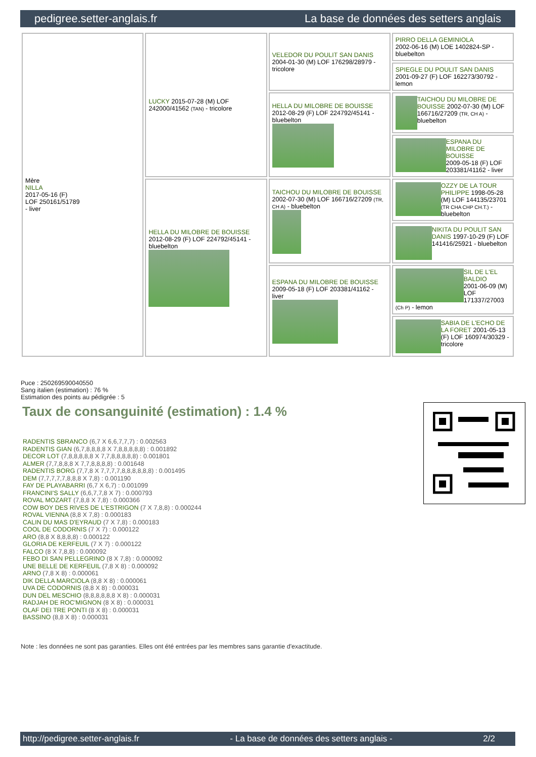pedigree.setter-anglais.fr La base de données des setters anglais
| Mère NILLA 2017-05-16 (F) LOF 250161/51789 - liver | LUCKY 2015-07-28 (M) LOF 242000/41562 (TAN) - tricolore | VELEDOR DU POULIT SAN DANIS 2004-01-30 (M) LOF 176298/28979 - tricolore | PIRRO DELLA GEMINIOLA 2002-06-16 (M) LOE 1402824-SP - bluebelton |
| | | | SPIEGLE DU POULIT SAN DANIS 2001-09-27 (F) LOF 162273/30792 - lemon |
| | | HELLA DU MILOBRE DE BOUISSE 2012-08-29 (F) LOF 224792/45141 - bluebelton | TAICHOU DU MILOBRE DE BOUISSE 2002-07-30 (M) LOF 166716/27209 (TR, CH A) - bluebelton |
| | | | ESPANA DU MILOBRE DE BOUISSE 2009-05-18 (F) LOF 203381/41162 - liver |
| | HELLA DU MILOBRE DE BOUISSE 2012-08-29 (F) LOF 224792/45141 - bluebelton | TAICHOU DU MILOBRE DE BOUISSE 2002-07-30 (M) LOF 166716/27209 (TR, CH A) - bluebelton | OZZY DE LA TOUR PHILIPPE 1998-05-28 (M) LOF 144135/23701 (TR CHA CHP CH.T.) - bluebelton |
| | | | NIKITA DU POULIT SAN DANIS 1997-10-29 (F) LOF 141416/25921 - bluebelton |
| | | ESPANA DU MILOBRE DE BOUISSE 2009-05-18 (F) LOF 203381/41162 - liver | SIL DE L'EL BALDIO 2001-06-09 (M) LOF 171337/27003 (Ch P) - lemon |
| | | | SABIA DE L'ECHO DE LA FORET 2001-05-13 (F) LOF 160974/30329 - tricolore |
Puce : 250269590040550
Sang italien (estimation) : 76 %
Estimation des points au pédigrée : 5
Taux de consanguinité (estimation) : 1.4 %
RADENTIS SBRANCO (6,7 X 6,6,7,7,7) : 0.002563
RADENTIS GIAN (6,7,8,8,8,8 X 7,8,8,8,8,8) : 0.001892
DECOR LOT (7,8,8,8,8,8 X 7,7,8,8,8,8,8) : 0.001801
ALMER (7,7,8,8,8 X 7,7,8,8,8,8) : 0.001648
RADENTIS BORG (7,7,8 X 7,7,7,7,8,8,8,8,8,8) : 0.001495
DEM (7,7,7,7,7,8,8,8 X 7,8) : 0.001190
FAY DE PLAYABARRI (6,7 X 6,7) : 0.001099
FRANCINI'S SALLY (6,6,7,7,8 X 7) : 0.000793
ROVAL MOZART (7,8,8 X 7,8) : 0.000366
COW BOY DES RIVES DE L'ESTRIGON (7 X 7,8,8) : 0.000244
ROVAL VIENNA (8,8 X 7,8) : 0.000183
CALIN DU MAS D'EYRAUD (7 X 7,8) : 0.000183
COOL DE CODORNIS (7 X 7) : 0.000122
ARO (8,8 X 8,8,8,8) : 0.000122
GLORIA DE KERFEUIL (7 X 7) : 0.000122
FALCO (8 X 7,8,8) : 0.000092
FEBO DI SAN PELLEGRINO (8 X 7,8) : 0.000092
UNE BELLE DE KERFEUIL (7,8 X 8) : 0.000092
ARNO (7,8 X 8) : 0.000061
DIK DELLA MARCIOLA (8,8 X 8) : 0.000061
UVA DE CODORNIS (8,8 X 8) : 0.000031
DUN DEL MESCHIO (8,8,8,8,8,8 X 8) : 0.000031
RADJAH DE ROC'MIGNON (8 X 8) : 0.000031
OLAF DEI TRE PONTI (8 X 8) : 0.000031
BASSINO (8,8 X 8) : 0.000031
Note : les données ne sont pas garanties. Elles ont été entrées par les membres sans garantie d'exactitude.
http://pedigree.setter-anglais.fr - La base de données des setters anglais - 2/2